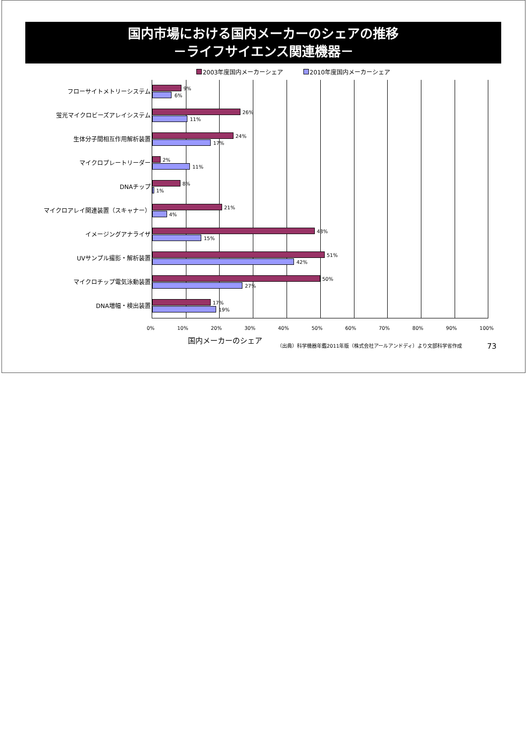国内市場における国内メーカーのシェアの推移
－ライフサイエンス関連機器－
2003年度国内メーカーシェア 2010年度国内メーカーシェア
フローサイトメトリーシステム
蛍光マイクロビーズアレイシステム
生体分子間相互作用解析装置
マイクロプレートリーダー
DNAチップ
マイクロアレイ関連装置（スキャナー）
イメージングアナライザ
UVサンプル撮影・解析装置
マイクロチップ電気泳動装置
DNA増幅・検出装置
9%
6%
26%
11%
24%
17%
2%
11%
8%
1%
21%
4%
48%
15%
51%
42%
50%
27%
17%
19%
0% 10% 20% 30% 40% 50% 60% 70% 80% 90% 100%
国内メーカーのシェア （出典）科学機器年鑑2011年版（株式会社アールアンドディ）より文部科学省作成 73